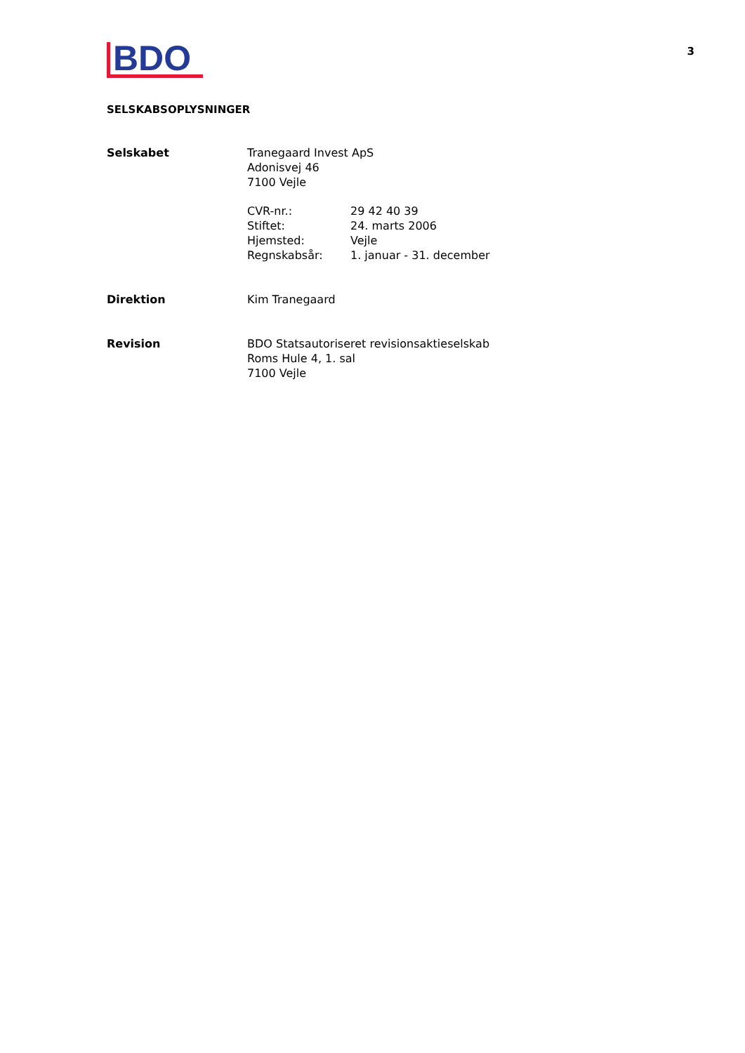BDO
3
SELSKABSOPLYSNINGER
| Selskabet | Tranegaard Invest ApS Adonisvej 46 7100 Vejle / CVR-nr.: / 29 42 40 39 / / Stiftet: / 24. marts 2006 / / Hjemsted: / Vejle / / Regnskabsår: / 1. januar - 31. december / |
| Direktion | Kim Tranegaard |
| Revision | BDO Statsautoriseret revisionsaktieselskab Roms Hule 4, 1. sal 7100 Vejle |